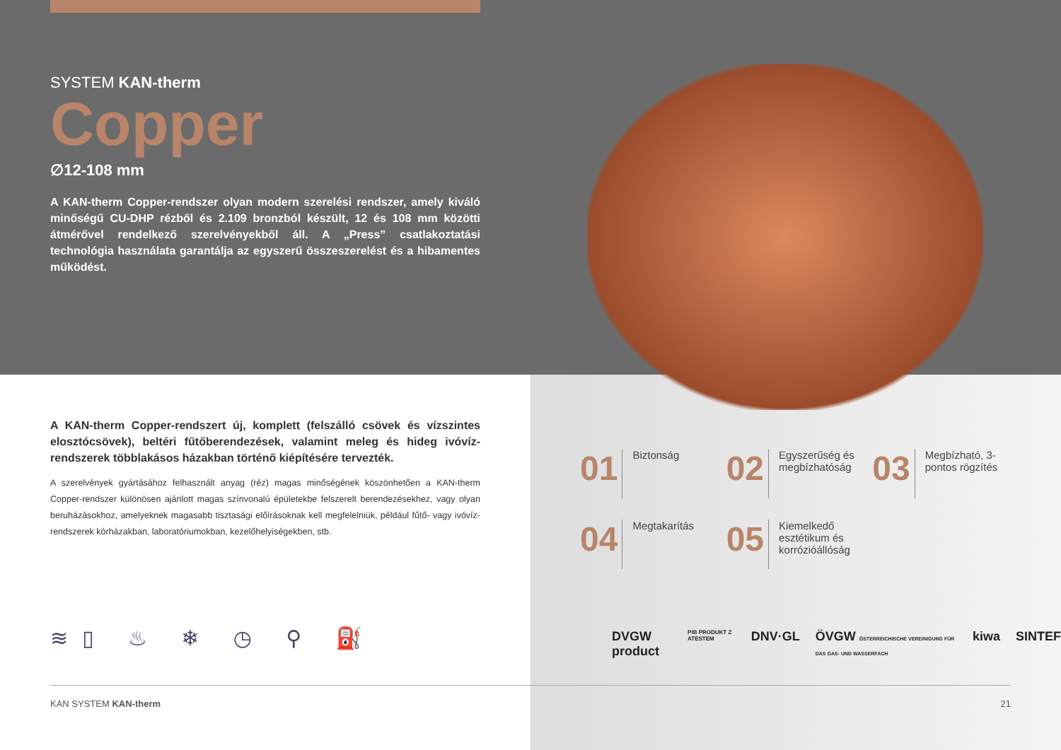SYSTEM KAN-therm
Copper
∅12-108 mm
A KAN-therm Copper-rendszer olyan modern szerelési rendszer, amely kiváló minőségű CU-DHP rézből és 2.109 bronzból készült, 12 és 108 mm közötti átmérővel rendelkező szerelvényekből áll. A „Press” csatlakoztatási technológia használata garantálja az egyszerű összeszerelést és a hibamentes működést.
A KAN-therm Copper-rendszert új, komplett (felszálló csövek és vízszintes elosztócsövek), beltéri fűtőberendezések, valamint meleg és hideg ivóvíz-rendszerek többlakásos házakban történő kiépítésére tervezték.
A szerelvények gyártásához felhasznált anyag (réz) magas minőségének köszönhetően a KAN-therm Copper-rendszer különösen ajánlott magas színvonalú épületekbe felszerelt berendezésekhez, vagy olyan beruházásokhoz, amelyeknek magasabb tisztasági előírásoknak kell megfelelniük, például fűtő- vagy ivóvíz-rendszerek kórházakban, laboratóriumokban, kezelőhelyiségekben, stb.
01 Biztonság
02 Egyszerűség és megbízhatóság
03 Megbízható, 3-pontos rögzítés
04 Megtakarítás
05 Kiemelkedő esztétikum és korrózióállóság
≋▯ ♨ ❄ ◷ ⚲ ⛽
DVGW product PIB PRODUKT Z ATESTEM DNV·GL ÖVGW ÖSTERREICHISCHE VEREINIGUNG FÜR DAS GAS- UND WASSERFACH kiwa SINTEF
KAN SYSTEM KAN-therm 21